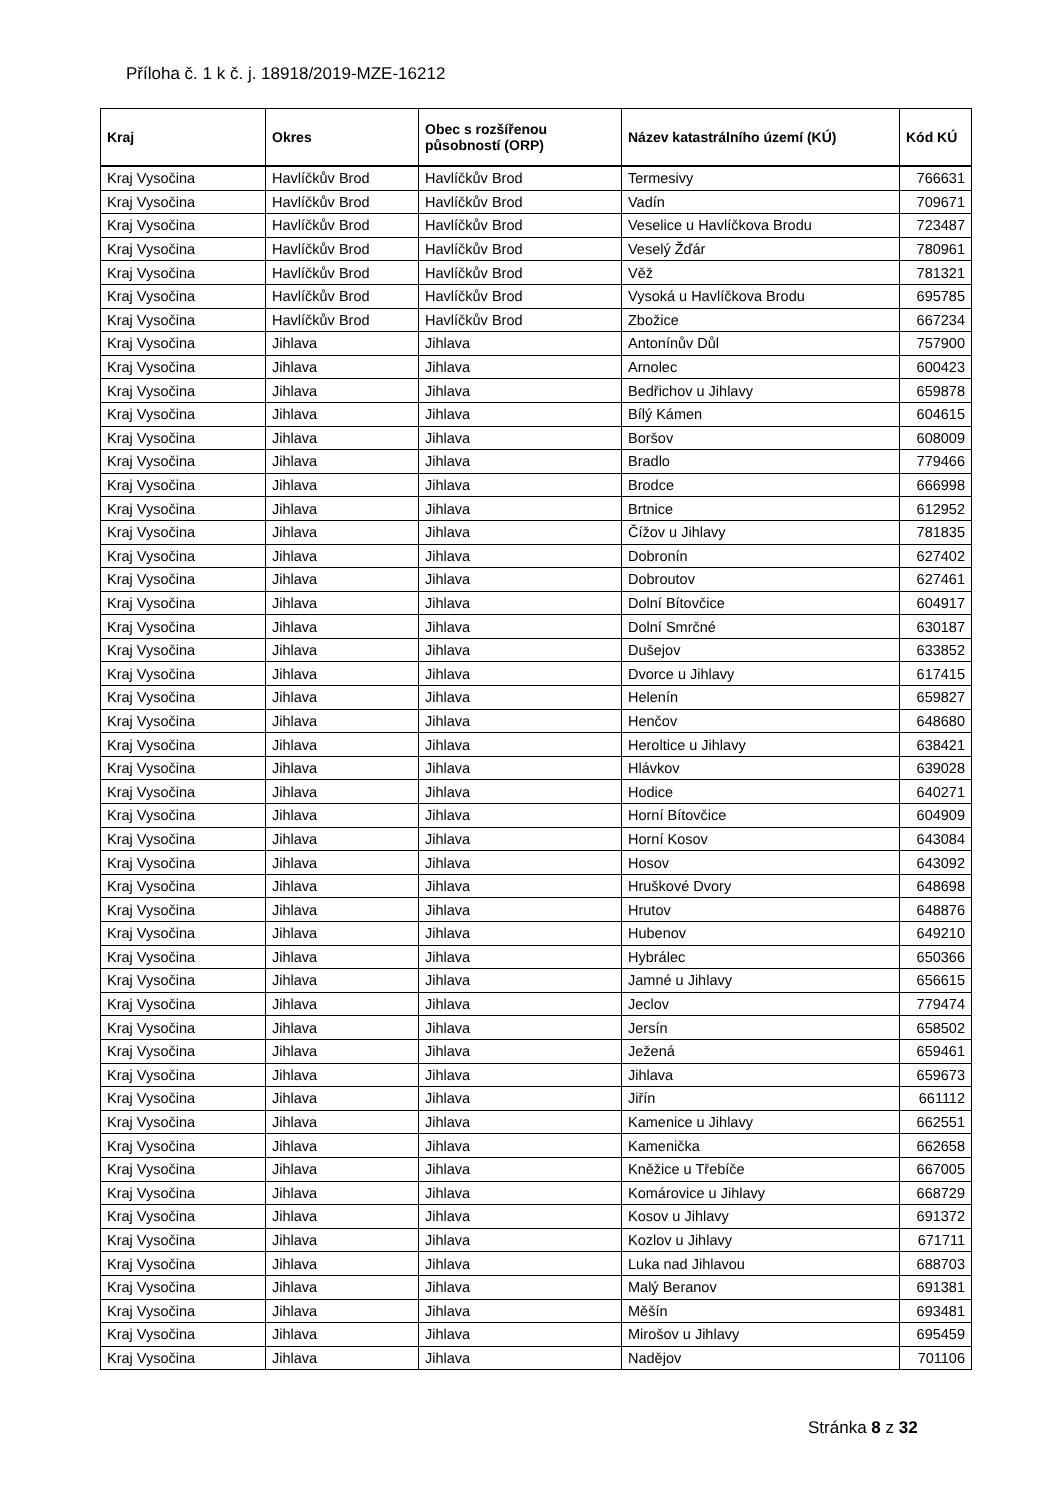Příloha č. 1 k č. j. 18918/2019-MZE-16212
| Kraj | Okres | Obec s rozšířenou působností (ORP) | Název katastrálního území (KÚ) | Kód KÚ |
| --- | --- | --- | --- | --- |
| Kraj Vysočina | Havlíčkův Brod | Havlíčkův Brod | Termesivy | 766631 |
| Kraj Vysočina | Havlíčkův Brod | Havlíčkův Brod | Vadín | 709671 |
| Kraj Vysočina | Havlíčkův Brod | Havlíčkův Brod | Veselice u Havlíčkova Brodu | 723487 |
| Kraj Vysočina | Havlíčkův Brod | Havlíčkův Brod | Veselý Žďár | 780961 |
| Kraj Vysočina | Havlíčkův Brod | Havlíčkův Brod | Věž | 781321 |
| Kraj Vysočina | Havlíčkův Brod | Havlíčkův Brod | Vysoká u Havlíčkova Brodu | 695785 |
| Kraj Vysočina | Havlíčkův Brod | Havlíčkův Brod | Zbožice | 667234 |
| Kraj Vysočina | Jihlava | Jihlava | Antonínův Důl | 757900 |
| Kraj Vysočina | Jihlava | Jihlava | Arnolec | 600423 |
| Kraj Vysočina | Jihlava | Jihlava | Bedřichov u Jihlavy | 659878 |
| Kraj Vysočina | Jihlava | Jihlava | Bílý Kámen | 604615 |
| Kraj Vysočina | Jihlava | Jihlava | Boršov | 608009 |
| Kraj Vysočina | Jihlava | Jihlava | Bradlo | 779466 |
| Kraj Vysočina | Jihlava | Jihlava | Brodce | 666998 |
| Kraj Vysočina | Jihlava | Jihlava | Brtnice | 612952 |
| Kraj Vysočina | Jihlava | Jihlava | Čížov u Jihlavy | 781835 |
| Kraj Vysočina | Jihlava | Jihlava | Dobronín | 627402 |
| Kraj Vysočina | Jihlava | Jihlava | Dobroutov | 627461 |
| Kraj Vysočina | Jihlava | Jihlava | Dolní Bítovčice | 604917 |
| Kraj Vysočina | Jihlava | Jihlava | Dolní Smrčné | 630187 |
| Kraj Vysočina | Jihlava | Jihlava | Dušejov | 633852 |
| Kraj Vysočina | Jihlava | Jihlava | Dvorce u Jihlavy | 617415 |
| Kraj Vysočina | Jihlava | Jihlava | Helenín | 659827 |
| Kraj Vysočina | Jihlava | Jihlava | Henčov | 648680 |
| Kraj Vysočina | Jihlava | Jihlava | Heroltice u Jihlavy | 638421 |
| Kraj Vysočina | Jihlava | Jihlava | Hlávkov | 639028 |
| Kraj Vysočina | Jihlava | Jihlava | Hodice | 640271 |
| Kraj Vysočina | Jihlava | Jihlava | Horní Bítovčice | 604909 |
| Kraj Vysočina | Jihlava | Jihlava | Horní Kosov | 643084 |
| Kraj Vysočina | Jihlava | Jihlava | Hosov | 643092 |
| Kraj Vysočina | Jihlava | Jihlava | Hruškové Dvory | 648698 |
| Kraj Vysočina | Jihlava | Jihlava | Hrutov | 648876 |
| Kraj Vysočina | Jihlava | Jihlava | Hubenov | 649210 |
| Kraj Vysočina | Jihlava | Jihlava | Hybrálec | 650366 |
| Kraj Vysočina | Jihlava | Jihlava | Jamné u Jihlavy | 656615 |
| Kraj Vysočina | Jihlava | Jihlava | Jeclov | 779474 |
| Kraj Vysočina | Jihlava | Jihlava | Jersín | 658502 |
| Kraj Vysočina | Jihlava | Jihlava | Ježená | 659461 |
| Kraj Vysočina | Jihlava | Jihlava | Jihlava | 659673 |
| Kraj Vysočina | Jihlava | Jihlava | Jiřín | 661112 |
| Kraj Vysočina | Jihlava | Jihlava | Kamenice u Jihlavy | 662551 |
| Kraj Vysočina | Jihlava | Jihlava | Kamenička | 662658 |
| Kraj Vysočina | Jihlava | Jihlava | Kněžice u Třebíče | 667005 |
| Kraj Vysočina | Jihlava | Jihlava | Komárovice u Jihlavy | 668729 |
| Kraj Vysočina | Jihlava | Jihlava | Kosov u Jihlavy | 691372 |
| Kraj Vysočina | Jihlava | Jihlava | Kozlov u Jihlavy | 671711 |
| Kraj Vysočina | Jihlava | Jihlava | Luka nad Jihlavou | 688703 |
| Kraj Vysočina | Jihlava | Jihlava | Malý Beranov | 691381 |
| Kraj Vysočina | Jihlava | Jihlava | Měšín | 693481 |
| Kraj Vysočina | Jihlava | Jihlava | Mirošov u Jihlavy | 695459 |
| Kraj Vysočina | Jihlava | Jihlava | Nadějov | 701106 |
Stránka 8 z 32